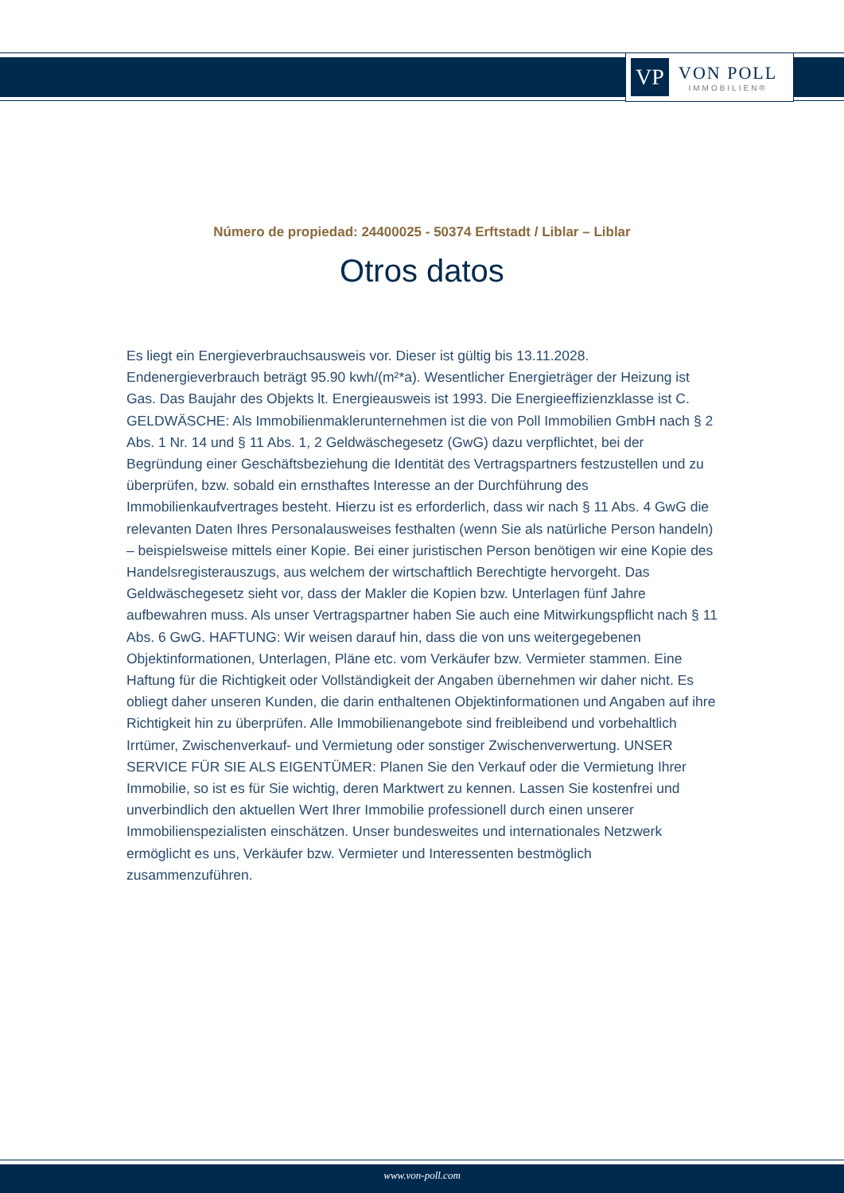VP
VON POLL
IMMOBILIEN®
Número de propiedad: 24400025 - 50374 Erftstadt / Liblar – Liblar
Otros datos
Es liegt ein Energieverbrauchsausweis vor. Dieser ist gültig bis 13.11.2028. Endenergieverbrauch beträgt 95.90 kwh/(m²*a). Wesentlicher Energieträger der Heizung ist Gas. Das Baujahr des Objekts lt. Energieausweis ist 1993. Die Energieeffizienzklasse ist C. GELDWÄSCHE: Als Immobilienmaklerunternehmen ist die von Poll Immobilien GmbH nach § 2 Abs. 1 Nr. 14 und § 11 Abs. 1, 2 Geldwäschegesetz (GwG) dazu verpflichtet, bei der Begründung einer Geschäftsbeziehung die Identität des Vertragspartners festzustellen und zu überprüfen, bzw. sobald ein ernsthaftes Interesse an der Durchführung des Immobilienkaufvertrages besteht. Hierzu ist es erforderlich, dass wir nach § 11 Abs. 4 GwG die relevanten Daten Ihres Personalausweises festhalten (wenn Sie als natürliche Person handeln) – beispielsweise mittels einer Kopie. Bei einer juristischen Person benötigen wir eine Kopie des Handelsregisterauszugs, aus welchem der wirtschaftlich Berechtigte hervorgeht. Das Geldwäschegesetz sieht vor, dass der Makler die Kopien bzw. Unterlagen fünf Jahre aufbewahren muss. Als unser Vertragspartner haben Sie auch eine Mitwirkungspflicht nach § 11 Abs. 6 GwG. HAFTUNG: Wir weisen darauf hin, dass die von uns weitergegebenen Objektinformationen, Unterlagen, Pläne etc. vom Verkäufer bzw. Vermieter stammen. Eine Haftung für die Richtigkeit oder Vollständigkeit der Angaben übernehmen wir daher nicht. Es obliegt daher unseren Kunden, die darin enthaltenen Objektinformationen und Angaben auf ihre Richtigkeit hin zu überprüfen. Alle Immobilienangebote sind freibleibend und vorbehaltlich Irrtümer, Zwischenverkauf- und Vermietung oder sonstiger Zwischenverwertung. UNSER SERVICE FÜR SIE ALS EIGENTÜMER: Planen Sie den Verkauf oder die Vermietung Ihrer Immobilie, so ist es für Sie wichtig, deren Marktwert zu kennen. Lassen Sie kostenfrei und unverbindlich den aktuellen Wert Ihrer Immobilie professionell durch einen unserer Immobilienspezialisten einschätzen. Unser bundesweites und internationales Netzwerk ermöglicht es uns, Verkäufer bzw. Vermieter und Interessenten bestmöglich zusammenzuführen.
www.von-poll.com